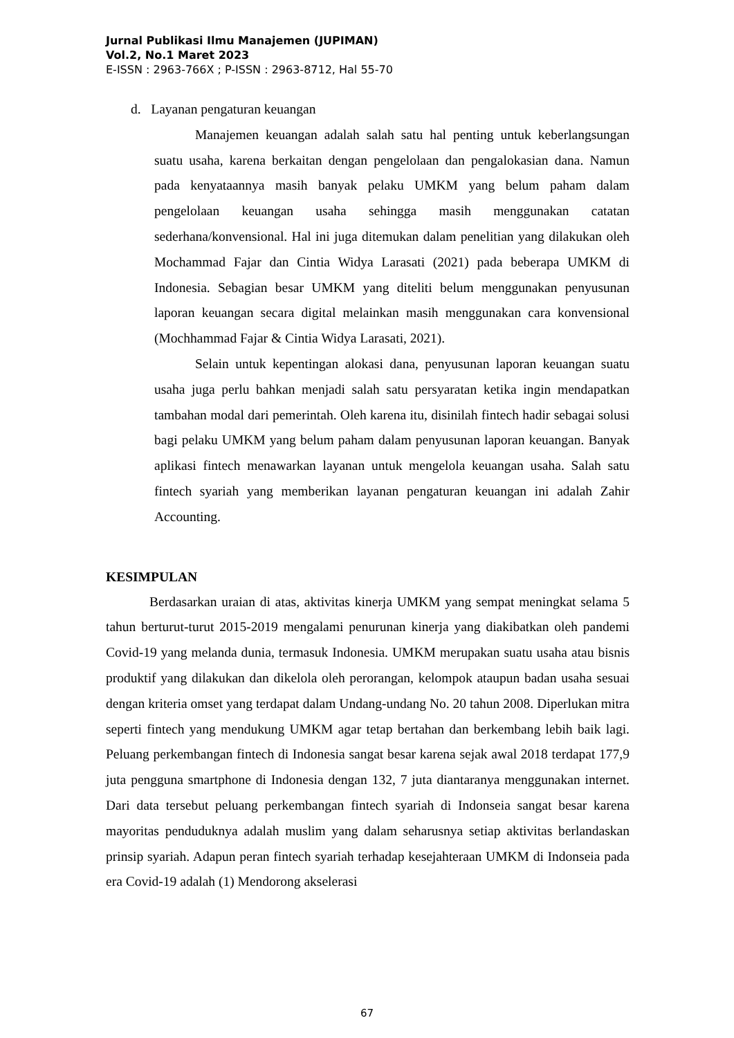Jurnal Publikasi Ilmu Manajemen (JUPIMAN)
Vol.2, No.1 Maret 2023
E-ISSN : 2963-766X ; P-ISSN : 2963-8712, Hal 55-70
d. Layanan pengaturan keuangan
Manajemen keuangan adalah salah satu hal penting untuk keberlangsungan suatu usaha, karena berkaitan dengan pengelolaan dan pengalokasian dana. Namun pada kenyataannya masih banyak pelaku UMKM yang belum paham dalam pengelolaan keuangan usaha sehingga masih menggunakan catatan sederhana/konvensional. Hal ini juga ditemukan dalam penelitian yang dilakukan oleh Mochammad Fajar dan Cintia Widya Larasati (2021) pada beberapa UMKM di Indonesia. Sebagian besar UMKM yang diteliti belum menggunakan penyusunan laporan keuangan secara digital melainkan masih menggunakan cara konvensional (Mochhammad Fajar & Cintia Widya Larasati, 2021).
Selain untuk kepentingan alokasi dana, penyusunan laporan keuangan suatu usaha juga perlu bahkan menjadi salah satu persyaratan ketika ingin mendapatkan tambahan modal dari pemerintah. Oleh karena itu, disinilah fintech hadir sebagai solusi bagi pelaku UMKM yang belum paham dalam penyusunan laporan keuangan. Banyak aplikasi fintech menawarkan layanan untuk mengelola keuangan usaha. Salah satu fintech syariah yang memberikan layanan pengaturan keuangan ini adalah Zahir Accounting.
KESIMPULAN
Berdasarkan uraian di atas, aktivitas kinerja UMKM yang sempat meningkat selama 5 tahun berturut-turut 2015-2019 mengalami penurunan kinerja yang diakibatkan oleh pandemi Covid-19 yang melanda dunia, termasuk Indonesia. UMKM merupakan suatu usaha atau bisnis produktif yang dilakukan dan dikelola oleh perorangan, kelompok ataupun badan usaha sesuai dengan kriteria omset yang terdapat dalam Undang-undang No. 20 tahun 2008. Diperlukan mitra seperti fintech yang mendukung UMKM agar tetap bertahan dan berkembang lebih baik lagi. Peluang perkembangan fintech di Indonesia sangat besar karena sejak awal 2018 terdapat 177,9 juta pengguna smartphone di Indonesia dengan 132, 7 juta diantaranya menggunakan internet. Dari data tersebut peluang perkembangan fintech syariah di Indonseia sangat besar karena mayoritas penduduknya adalah muslim yang dalam seharusnya setiap aktivitas berlandaskan prinsip syariah. Adapun peran fintech syariah terhadap kesejahteraan UMKM di Indonseia pada era Covid-19 adalah (1) Mendorong akselerasi
67